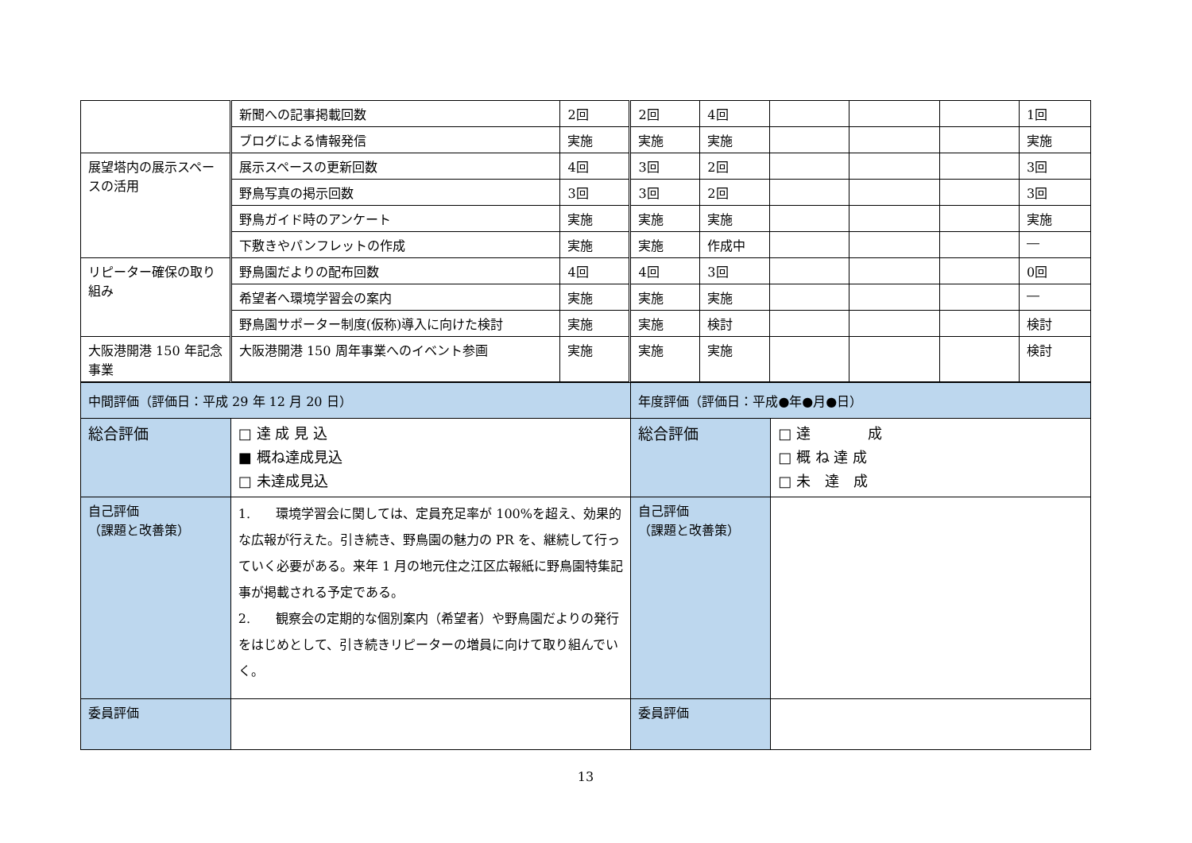| | 新聞への記事掲載回数 | 2回 | 2回 | 4回 | | | | 1回 |
| | ブログによる情報発信 | 実施 | 実施 | 実施 | | | | 実施 |
| 展望塔内の展示スペースの活用 | 展示スペースの更新回数 | 4回 | 3回 | 2回 | | | | 3回 |
| | 野鳥写真の掲示回数 | 3回 | 3回 | 2回 | | | | 3回 |
| | 野鳥ガイド時のアンケート | 実施 | 実施 | 実施 | | | | 実施 |
| | 下敷きやパンフレットの作成 | 実施 | 実施 | 作成中 | | | | ― |
| リピーター確保の取り組み | 野鳥園だよりの配布回数 | 4回 | 4回 | 3回 | | | | 0回 |
| | 希望者へ環境学習会の案内 | 実施 | 実施 | 実施 | | | | ― |
| | 野鳥園サポーター制度(仮称)導入に向けた検討 | 実施 | 実施 | 検討 | | | | 検討 |
| 大阪港開港 150 年記念事業 | 大阪港開港 150 周年事業へのイベント参画 | 実施 | 実施 | 実施 | | | | 検討 |
| 中間評価（評価日：平成 29 年 12 月 20 日） | | 年度評価（評価日：平成●年●月●日） | |
| 総合評価 | □ 達 成 見 込 ■ 概ね達成見込 □ 未達成見込 | 総合評価 | □ 達 成 □ 概 ね 達 成 □ 未 達 成 |
| 自己評価 （課題と改善策） | 1. 環境学習会に関しては、定員充足率が 100%を超え、効果的な広報が行えた。引き続き、野鳥園の魅力の PR を、継続して行っていく必要がある。来年 1 月の地元住之江区広報紙に野鳥園特集記事が掲載される予定である。 2. 観察会の定期的な個別案内（希望者）や野鳥園だよりの発行をはじめとして、引き続きリピーターの増員に向けて取り組んでいく。 | 自己評価 （課題と改善策） | |
| 委員評価 | | 委員評価 | |
13